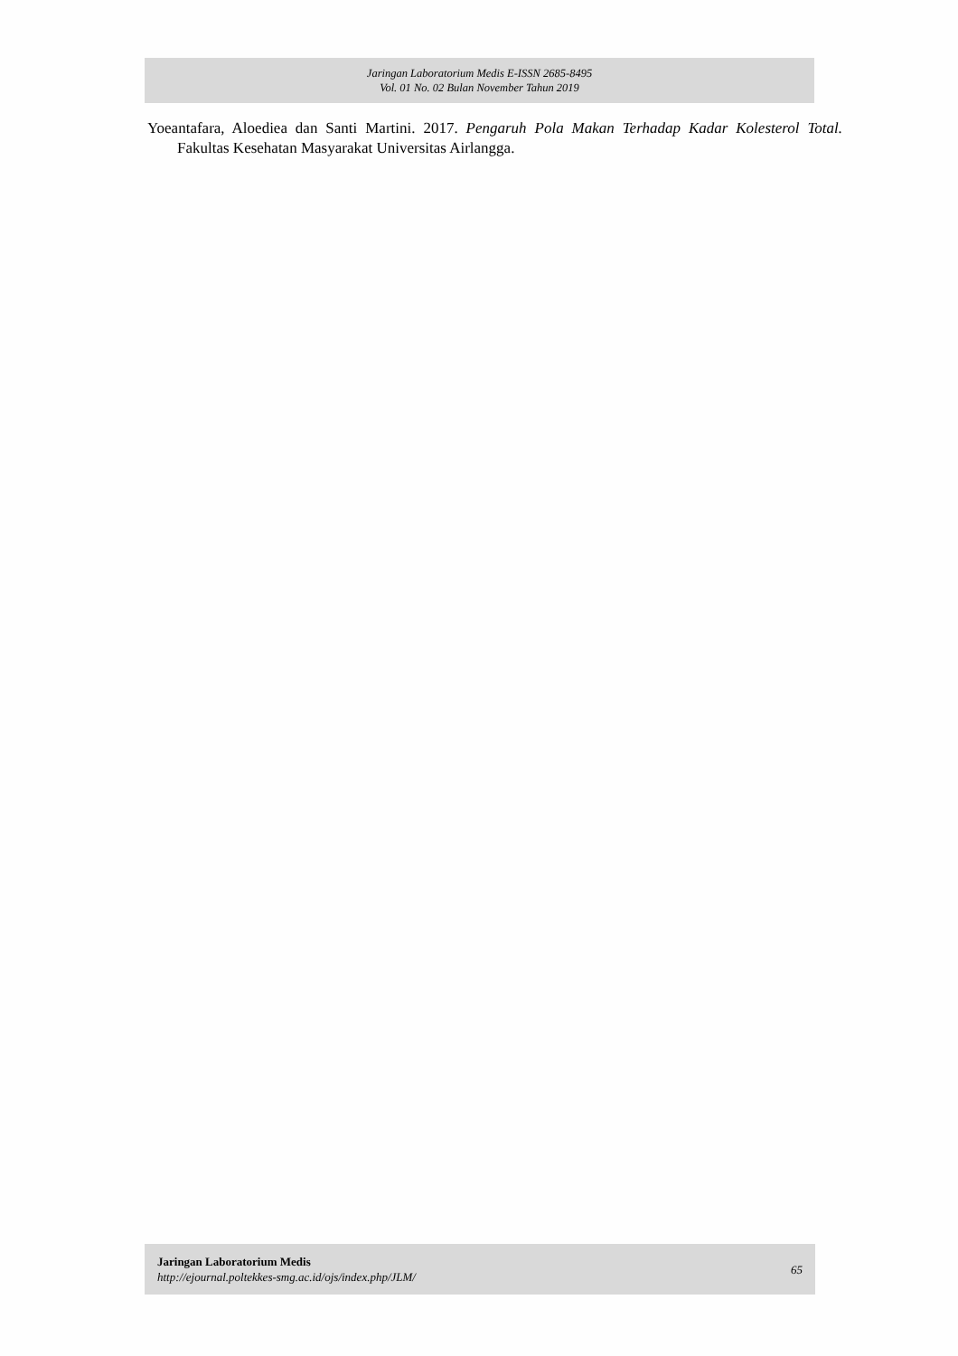Jaringan Laboratorium Medis E-ISSN 2685-8495
Vol. 01 No. 02 Bulan November Tahun 2019
Yoeantafara, Aloediea dan Santi Martini. 2017. Pengaruh Pola Makan Terhadap Kadar Kolesterol Total. Fakultas Kesehatan Masyarakat Universitas Airlangga.
Jaringan Laboratorium Medis
http://ejournal.poltekkes-smg.ac.id/ojs/index.php/JLM/
65